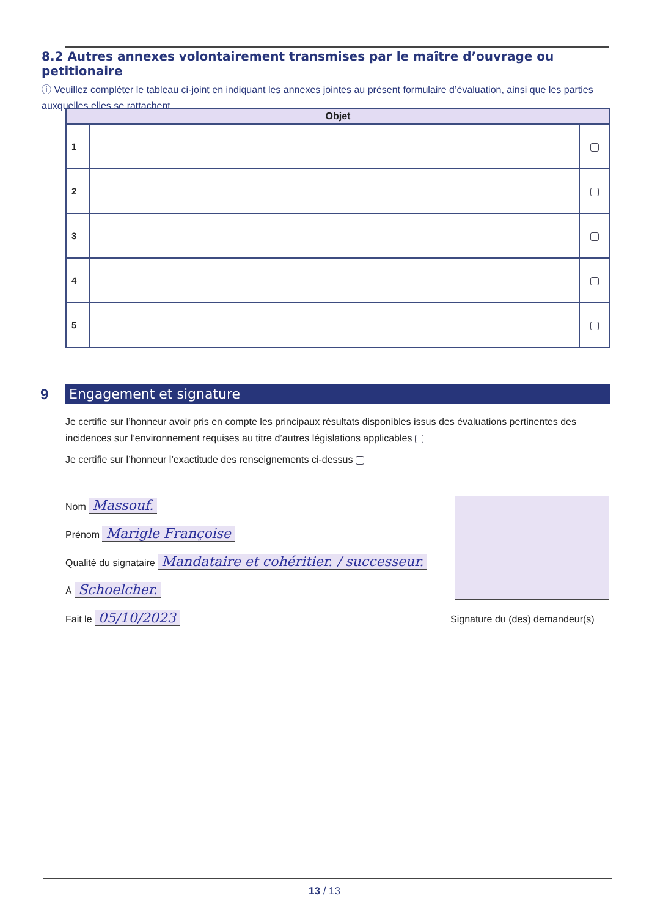8.2 Autres annexes volontairement transmises par le maître d’ouvrage ou petitionaire
ⓘ Veuillez compléter le tableau ci-joint en indiquant les annexes jointes au présent formulaire d’évaluation, ainsi que les parties auxquelles elles se rattachent.
| Objet | | |
| --- | --- | --- |
| 1 | | |
| 2 | | |
| 3 | | |
| 4 | | |
| 5 | | |
9
Engagement et signature
Je certifie sur l’honneur avoir pris en compte les principaux résultats disponibles issus des évaluations pertinentes des incidences sur l’environnement requises au titre d’autres législations applicables
Je certifie sur l’honneur l’exactitude des renseignements ci-dessus
Nom Massouf.
Prénom Marigle Françoise
Qualité du signataire Mandataire et cohéritier. / successeur.
À Schoelcher.
Fait le 05/10/2023
Signature du (des) demandeur(s)
13 / 13